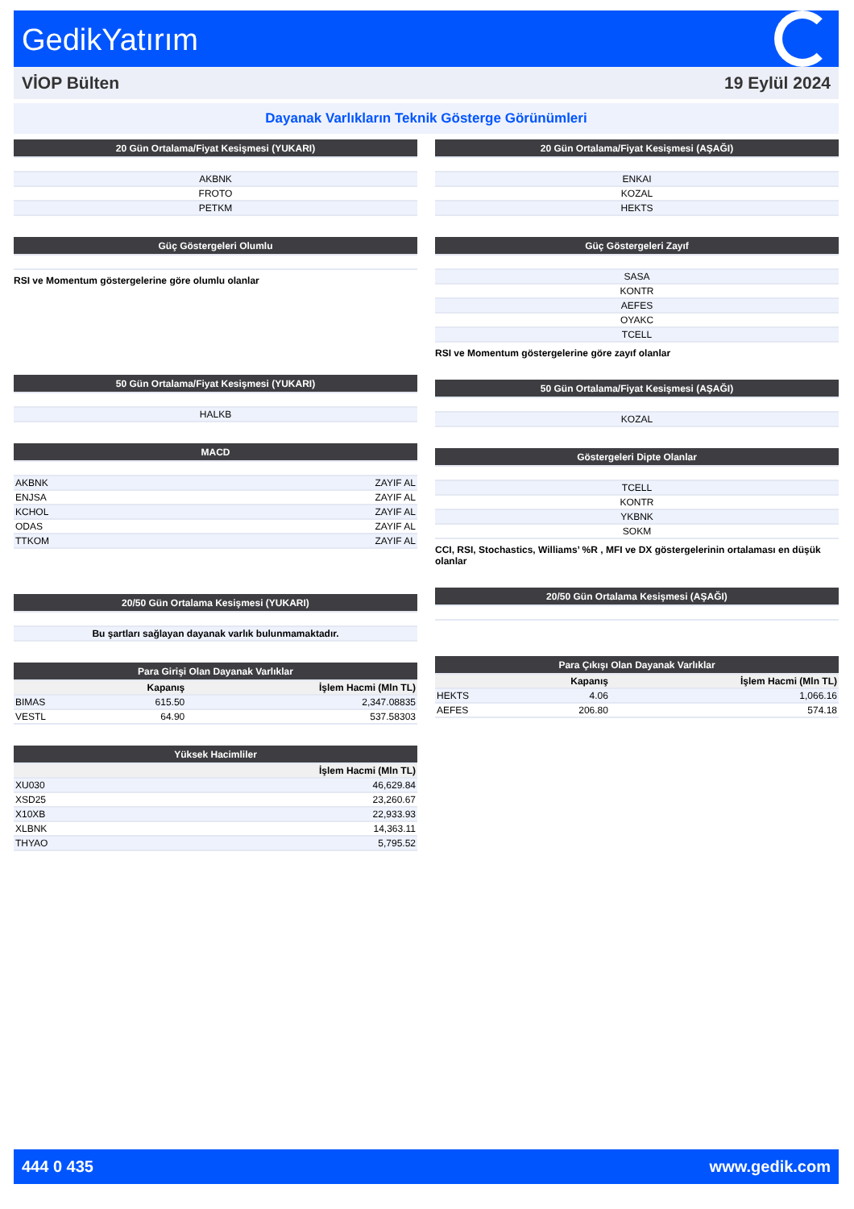GedikYatırım
VİOP Bülten 19 Eylül 2024
Dayanak Varlıkların Teknik Gösterge Görünümleri
| 20 Gün Ortalama/Fiyat Kesişmesi (YUKARI) |
| --- |
| AKBNK |
| FROTO |
| PETKM |
| Güç Göstergeleri Olumlu |
| --- |
RSI ve Momentum göstergelerine göre olumlu olanlar
| 50 Gün Ortalama/Fiyat Kesişmesi (YUKARI) |
| --- |
| HALKB |
| MACD | |
| --- | --- |
| AKBNK | ZAYIF AL |
| ENJSA | ZAYIF AL |
| KCHOL | ZAYIF AL |
| ODAS | ZAYIF AL |
| TTKOM | ZAYIF AL |
| 20/50 Gün Ortalama Kesişmesi (YUKARI) |
| --- |
| Bu şartları sağlayan dayanak varlık bulunmamaktadır. |
| Para Girişi Olan Dayanak Varlıklar | | |
| --- | --- | --- |
| | Kapanış | İşlem Hacmi (Mln TL) |
| BIMAS | 615.50 | 2,347.08835 |
| VESTL | 64.90 | 537.58303 |
| Yüksek Hacimliler | |
| --- | --- |
| | İşlem Hacmi (Mln TL) |
| XU030 | 46,629.84 |
| XSD25 | 23,260.67 |
| X10XB | 22,933.93 |
| XLBNK | 14,363.11 |
| THYAO | 5,795.52 |
| 20 Gün Ortalama/Fiyat Kesişmesi (AŞAĞI) |
| --- |
| ENKAI |
| KOZAL |
| HEKTS |
| Güç Göstergeleri Zayıf |
| --- |
| SASA |
| KONTR |
| AEFES |
| OYAKC |
| TCELL |
RSI ve Momentum göstergelerine göre zayıf olanlar
| 50 Gün Ortalama/Fiyat Kesişmesi (AŞAĞI) |
| --- |
| KOZAL |
| Göstergeleri Dipte Olanlar |
| --- |
| TCELL |
| KONTR |
| YKBNK |
| SOKM |
CCI, RSI, Stochastics, Williams’ %R , MFI ve DX göstergelerinin ortalaması en düşük olanlar
| 20/50 Gün Ortalama Kesişmesi (AŞAĞI) |
| --- |
| Para Çıkışı Olan Dayanak Varlıklar | | |
| --- | --- | --- |
| | Kapanış | İşlem Hacmi (Mln TL) |
| HEKTS | 4.06 | 1,066.16 |
| AEFES | 206.80 | 574.18 |
444 0 435 www.gedik.com